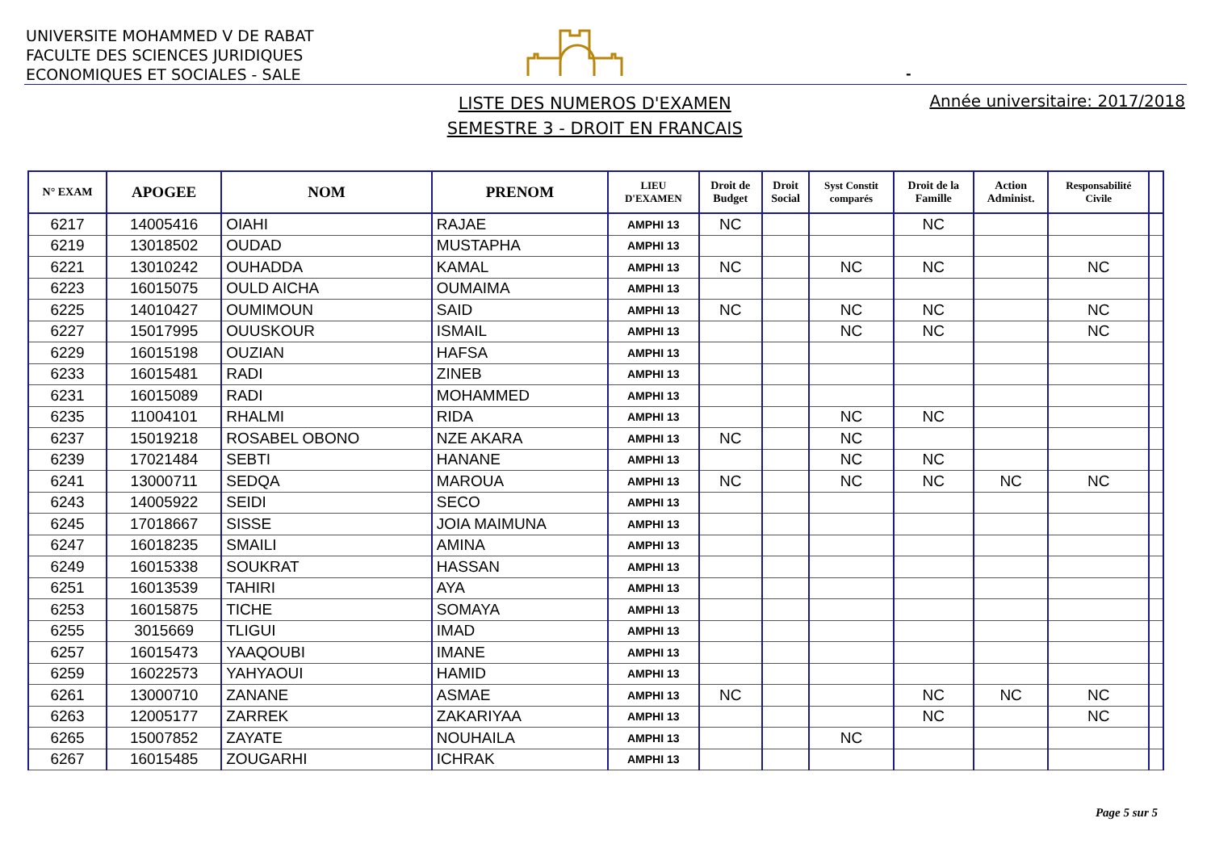UNIVERSITE MOHAMMED V DE RABAT
FACULTE DES SCIENCES JURIDIQUES
ECONOMIQUES ET SOCIALES - SALE
-
LISTE DES NUMEROS D'EXAMEN
SEMESTRE 3 - DROIT EN FRANCAIS
Année universitaire: 2017/2018
| N° EXAM | APOGEE | NOM | PRENOM | LIEU D'EXAMEN | Droit de Budget | Droit Social | Syst Constit comparés | Droit de la Famille | Action Administ. | Responsabilité Civile | |
| --- | --- | --- | --- | --- | --- | --- | --- | --- | --- | --- | --- |
| 6217 | 14005416 | OIAHI | RAJAE | AMPHI 13 | NC | | | NC | | | |
| 6219 | 13018502 | OUDAD | MUSTAPHA | AMPHI 13 | | | | | | | |
| 6221 | 13010242 | OUHADDA | KAMAL | AMPHI 13 | NC | | NC | NC | | NC | |
| 6223 | 16015075 | OULD AICHA | OUMAIMA | AMPHI 13 | | | | | | | |
| 6225 | 14010427 | OUMIMOUN | SAID | AMPHI 13 | NC | | NC | NC | | NC | |
| 6227 | 15017995 | OUUSKOUR | ISMAIL | AMPHI 13 | | | NC | NC | | NC | |
| 6229 | 16015198 | OUZIAN | HAFSA | AMPHI 13 | | | | | | | |
| 6233 | 16015481 | RADI | ZINEB | AMPHI 13 | | | | | | | |
| 6231 | 16015089 | RADI | MOHAMMED | AMPHI 13 | | | | | | | |
| 6235 | 11004101 | RHALMI | RIDA | AMPHI 13 | | | NC | NC | | | |
| 6237 | 15019218 | ROSABEL OBONO | NZE AKARA | AMPHI 13 | NC | | NC | | | | |
| 6239 | 17021484 | SEBTI | HANANE | AMPHI 13 | | | NC | NC | | | |
| 6241 | 13000711 | SEDQA | MAROUA | AMPHI 13 | NC | | NC | NC | NC | NC | |
| 6243 | 14005922 | SEIDI | SECO | AMPHI 13 | | | | | | | |
| 6245 | 17018667 | SISSE | JOIA MAIMUNA | AMPHI 13 | | | | | | | |
| 6247 | 16018235 | SMAILI | AMINA | AMPHI 13 | | | | | | | |
| 6249 | 16015338 | SOUKRAT | HASSAN | AMPHI 13 | | | | | | | |
| 6251 | 16013539 | TAHIRI | AYA | AMPHI 13 | | | | | | | |
| 6253 | 16015875 | TICHE | SOMAYA | AMPHI 13 | | | | | | | |
| 6255 | 3015669 | TLIGUI | IMAD | AMPHI 13 | | | | | | | |
| 6257 | 16015473 | YAAQOUBI | IMANE | AMPHI 13 | | | | | | | |
| 6259 | 16022573 | YAHYAOUI | HAMID | AMPHI 13 | | | | | | | |
| 6261 | 13000710 | ZANANE | ASMAE | AMPHI 13 | NC | | | NC | NC | NC | |
| 6263 | 12005177 | ZARREK | ZAKARIYAA | AMPHI 13 | | | | NC | | NC | |
| 6265 | 15007852 | ZAYATE | NOUHAILA | AMPHI 13 | | | NC | | | | |
| 6267 | 16015485 | ZOUGARHI | ICHRAK | AMPHI 13 | | | | | | | |
Page 5 sur 5